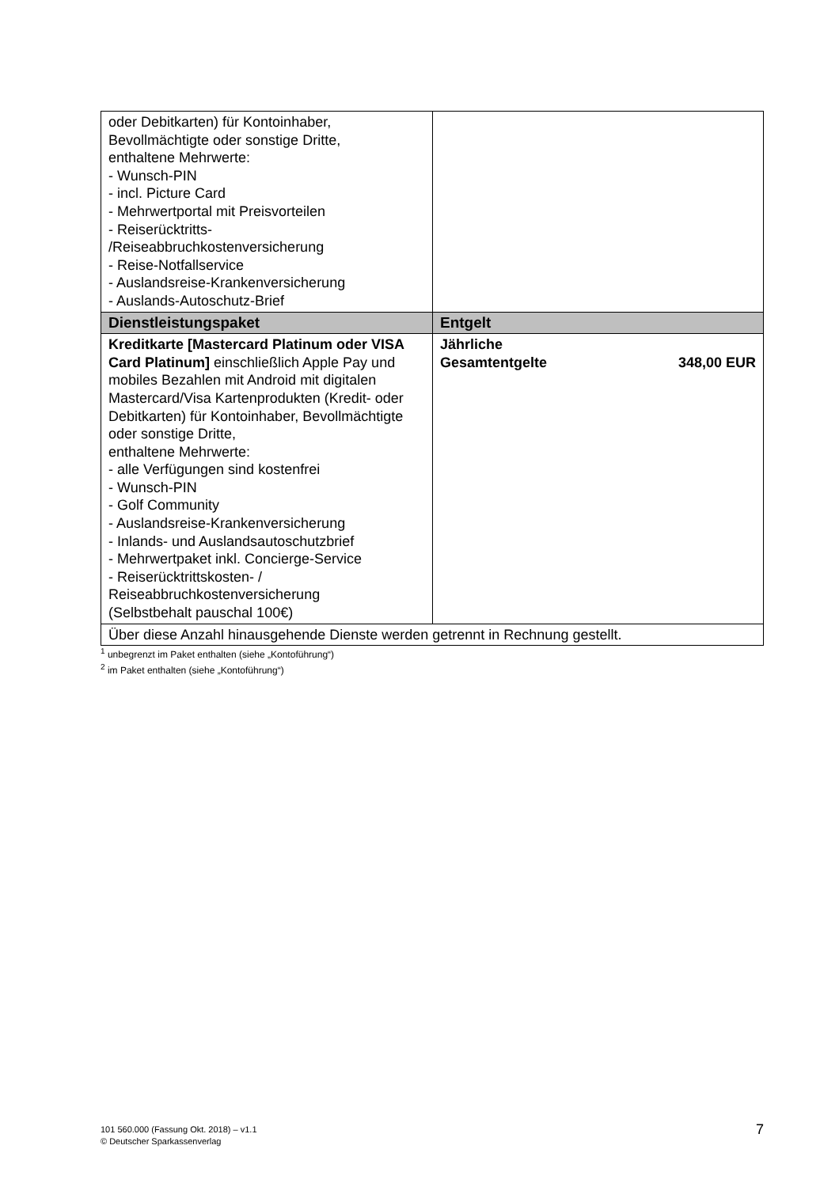| oder Debitkarten) für Kontoinhaber, Bevollmächtigte oder sonstige Dritte, enthaltene Mehrwerte: - Wunsch-PIN - incl. Picture Card - Mehrwertportal mit Preisvorteilen - Reiserücktritts- /Reiseabbruchkostenversicherung - Reise-Notfallservice - Auslandsreise-Krankenversicherung - Auslands-Autoschutz-Brief | |
| Dienstleistungspaket | Entgelt |
| Kreditkarte [Mastercard Platinum oder VISA Card Platinum] einschließlich Apple Pay und mobiles Bezahlen mit Android mit digitalen Mastercard/Visa Kartenprodukten (Kredit- oder Debitkarten) für Kontoinhaber, Bevollmächtigte oder sonstige Dritte, enthaltene Mehrwerte: - alle Verfügungen sind kostenfrei - Wunsch-PIN - Golf Community - Auslandsreise-Krankenversicherung - Inlands- und Auslandsautoschutzbrief - Mehrwertpaket inkl. Concierge-Service - Reiserücktrittskosten- / Reiseabbruchkostenversicherung (Selbstbehalt pauschal 100€) | Jährliche Gesamtentgelte 348,00 EUR |
| Über diese Anzahl hinausgehende Dienste werden getrennt in Rechnung gestellt. | |
<sup>1</sup> unbegrenzt im Paket enthalten (siehe „Kontoführung“)
<sup>2</sup> im Paket enthalten (siehe „Kontoführung“)
101 560.000 (Fassung Okt. 2018) – v1.1
© Deutscher Sparkassenverlag
7